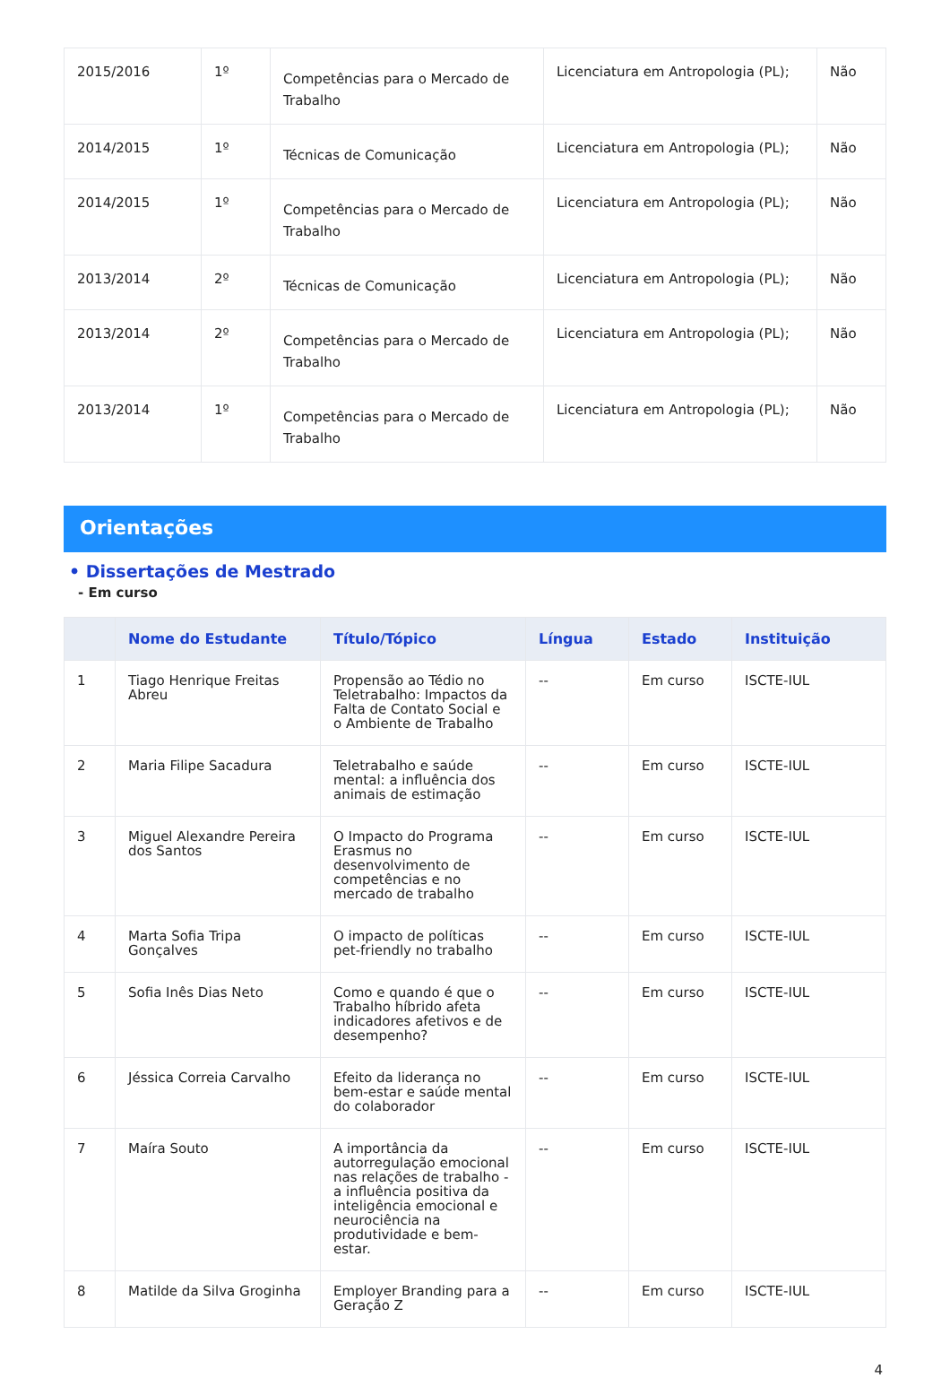| 2015/2016 | 1º | Competências para o Mercado de Trabalho | Licenciatura em Antropologia (PL); | Não |
| 2014/2015 | 1º | Técnicas de Comunicação | Licenciatura em Antropologia (PL); | Não |
| 2014/2015 | 1º | Competências para o Mercado de Trabalho | Licenciatura em Antropologia (PL); | Não |
| 2013/2014 | 2º | Técnicas de Comunicação | Licenciatura em Antropologia (PL); | Não |
| 2013/2014 | 2º | Competências para o Mercado de Trabalho | Licenciatura em Antropologia (PL); | Não |
| 2013/2014 | 1º | Competências para o Mercado de Trabalho | Licenciatura em Antropologia (PL); | Não |
Orientações
• Dissertações de Mestrado
- Em curso
| | Nome do Estudante | Título/Tópico | Língua | Estado | Instituição |
| --- | --- | --- | --- | --- | --- |
| 1 | Tiago Henrique Freitas Abreu | Propensão ao Tédio no Teletrabalho: Impactos da Falta de Contato Social e o Ambiente de Trabalho | -- | Em curso | ISCTE-IUL |
| 2 | Maria Filipe Sacadura | Teletrabalho e saúde mental: a influência dos animais de estimação | -- | Em curso | ISCTE-IUL |
| 3 | Miguel Alexandre Pereira dos Santos | O Impacto do Programa Erasmus no desenvolvimento de competências e no mercado de trabalho | -- | Em curso | ISCTE-IUL |
| 4 | Marta Sofia Tripa Gonçalves | O impacto de políticas pet-friendly no trabalho | -- | Em curso | ISCTE-IUL |
| 5 | Sofia Inês Dias Neto | Como e quando é que o Trabalho híbrido afeta indicadores afetivos e de desempenho? | -- | Em curso | ISCTE-IUL |
| 6 | Jéssica Correia Carvalho | Efeito da liderança no bem-estar e saúde mental do colaborador | -- | Em curso | ISCTE-IUL |
| 7 | Maíra Souto | A importância da autorregulação emocional nas relações de trabalho - a influência positiva da inteligência emocional e neurociência na produtividade e bem-estar. | -- | Em curso | ISCTE-IUL |
| 8 | Matilde da Silva Groginha | Employer Branding para a Geração Z | -- | Em curso | ISCTE-IUL |
4